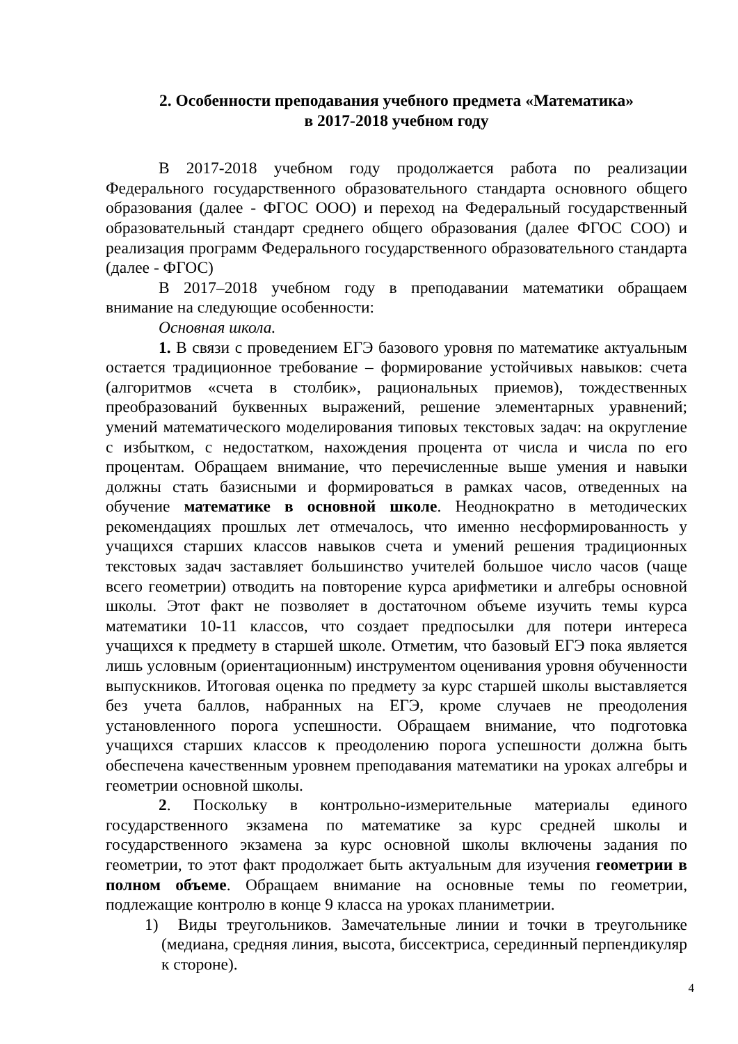2. Особенности преподавания учебного предмета «Математика»
в 2017-2018 учебном году
В 2017-2018 учебном году продолжается работа по реализации Федерального государственного образовательного стандарта основного общего образования (далее - ФГОС ООО) и переход на Федеральный государственный образовательный стандарт среднего общего образования (далее ФГОС СОО) и реализация программ Федерального государственного образовательного стандарта (далее - ФГОС)
В 2017–2018 учебном году в преподавании математики обращаем внимание на следующие особенности:
Основная школа.
1. В связи с проведением ЕГЭ базового уровня по математике актуальным остается традиционное требование – формирование устойчивых навыков: счета (алгоритмов «счета в столбик», рациональных приемов), тождественных преобразований буквенных выражений, решение элементарных уравнений; умений математического моделирования типовых текстовых задач: на округление с избытком, с недостатком, нахождения процента от числа и числа по его процентам. Обращаем внимание, что перечисленные выше умения и навыки должны стать базисными и формироваться в рамках часов, отведенных на обучение математике в основной школе. Неоднократно в методических рекомендациях прошлых лет отмечалось, что именно несформированность у учащихся старших классов навыков счета и умений решения традиционных текстовых задач заставляет большинство учителей большое число часов (чаще всего геометрии) отводить на повторение курса арифметики и алгебры основной школы. Этот факт не позволяет в достаточном объеме изучить темы курса математики 10-11 классов, что создает предпосылки для потери интереса учащихся к предмету в старшей школе. Отметим, что базовый ЕГЭ пока является лишь условным (ориентационным) инструментом оценивания уровня обученности выпускников. Итоговая оценка по предмету за курс старшей школы выставляется без учета баллов, набранных на ЕГЭ, кроме случаев не преодоления установленного порога успешности. Обращаем внимание, что подготовка учащихся старших классов к преодолению порога успешности должна быть обеспечена качественным уровнем преподавания математики на уроках алгебры и геометрии основной школы.
2. Поскольку в контрольно-измерительные материалы единого государственного экзамена по математике за курс средней школы и государственного экзамена за курс основной школы включены задания по геометрии, то этот факт продолжает быть актуальным для изучения геометрии в полном объеме. Обращаем внимание на основные темы по геометрии, подлежащие контролю в конце 9 класса на уроках планиметрии.
1) Виды треугольников. Замечательные линии и точки в треугольнике (медиана, средняя линия, высота, биссектриса, серединный перпендикуляр к стороне).
4